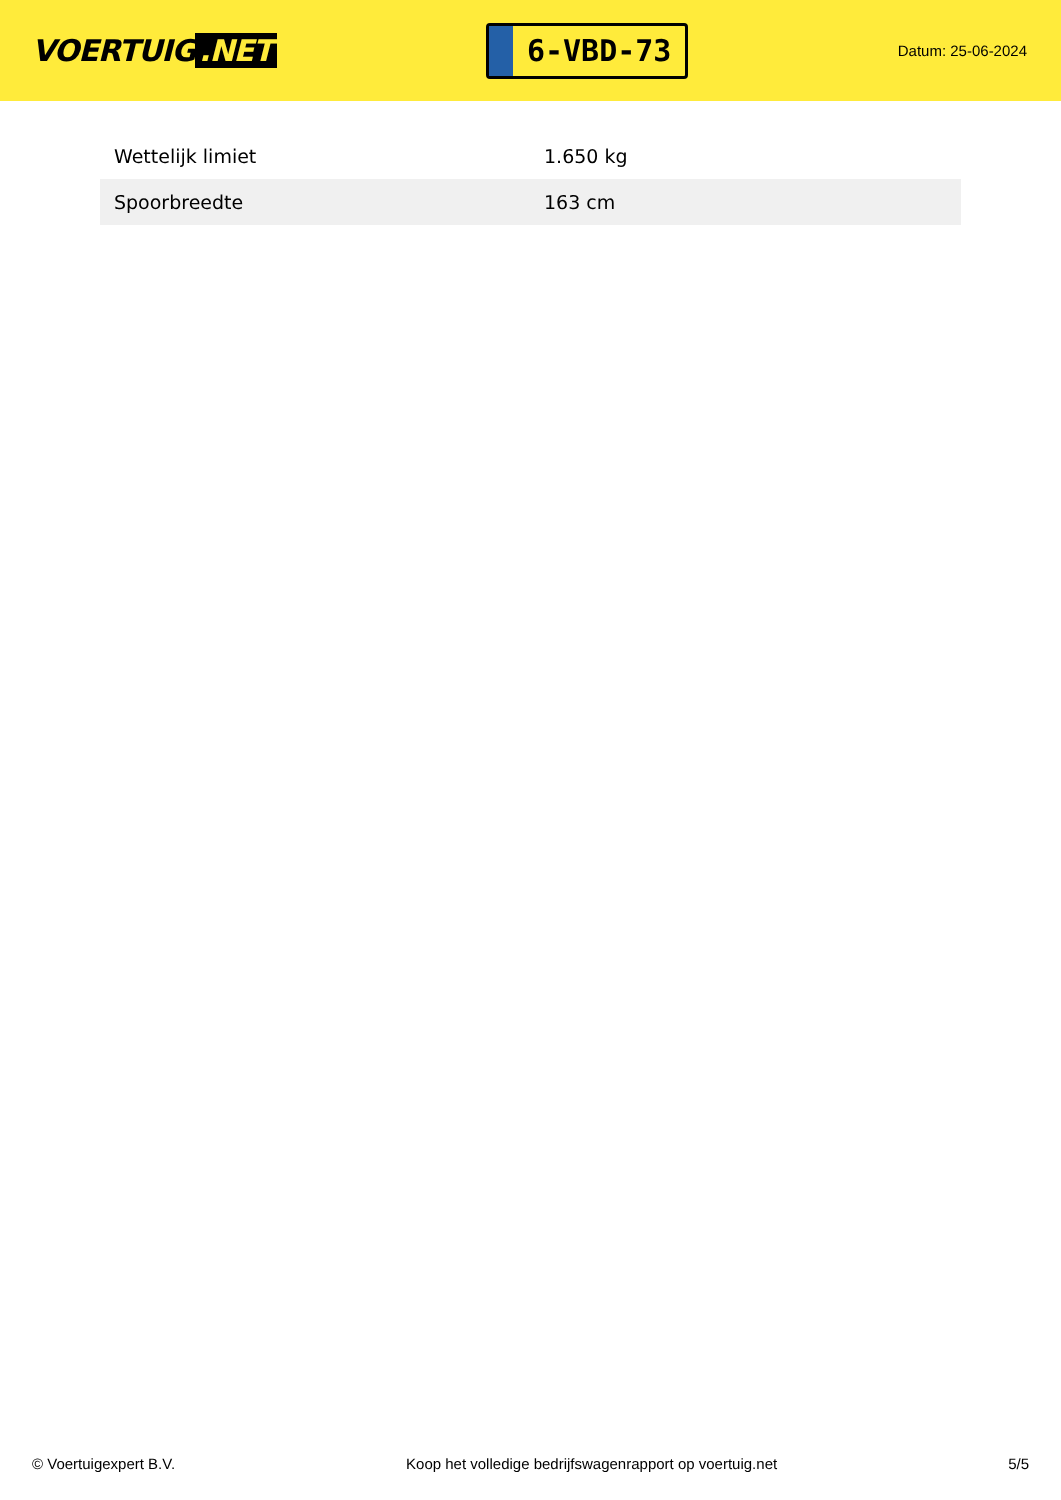VOERTUIG.NET
6-VBD-73
Datum: 25-06-2024
| Wettelijk limiet | 1.650 kg |
| Spoorbreedte | 163 cm |
© Voertuigexpert B.V. Koop het volledige bedrijfswagenrapport op voertuig.net 5/5